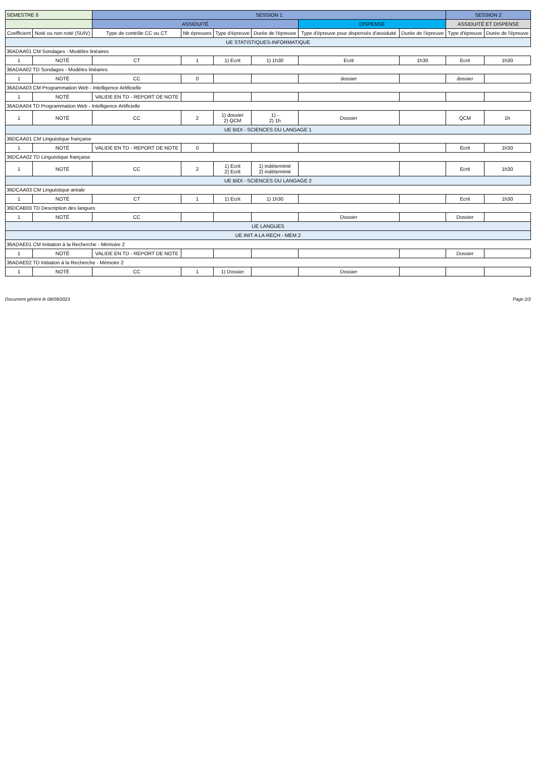| SEMESTRE 6 | | SESSION 1 | | | | | | SESSION 2 | |
| --- | --- | --- | --- | --- | --- | --- | --- | --- | --- |
| | | ASSIDUITÉ | | | | DISPENSE | | ASSIDUITÉ ET DISPENSE | |
| Coefficient | Noté ou non noté (SUIV) | Type de contrôle CC ou CT | Nb épreuves | Type d'épreuve | Durée de l'épreuve | Type d'épreuve pour dispensés d'assiduité | Durée de l'épreuve | Type d'épreuve | Durée de l'épreuve |
| UE STATISTIQUES-INFORMATIQUE | | | | | | | | | |
| 36ADAA01 CM Sondages - Modèles linéaires | | | | | | | | | |
| 1 | NOTÉ | CT | 1 | 1) Ecrit | 1) 1h30 | Ecrit | 1h30 | Ecrit | 1h30 |
| 36ADAA02 TD Sondages - Modèles linéaires | | | | | | | | | |
| 1 | NOTÉ | CC | 0 | | | dossier | | dossier | |
| 36ADAA03 CM Programmation Web - Intelligence Artificielle | | | | | | | | | |
| 1 | NOTÉ | VALIDE EN TD - REPORT DE NOTE | | | | | | | |
| 36ADAA04 TD Programmation Web - Intelligence Artificielle | | | | | | | | | |
| 1 | NOTÉ | CC | 2 | 1) dossier 2) QCM | 1) - 2) 1h | Dossier | | QCM | 1h |
| UE BIDI - SCIENCES DU LANGAGE 1 | | | | | | | | | |
| 36DCAA01 CM Linguistique française | | | | | | | | | |
| 1 | NOTÉ | VALIDE EN TD - REPORT DE NOTE | 0 | | | | | Ecrit | 1h30 |
| 36DCAA02 TD Linguistique française | | | | | | | | | |
| 1 | NOTÉ | CC | 2 | 1) Ecrit 2) Ecrit | 1) indéterminé 2) indéterminé | | | Ecrit | 1h30 |
| UE BIDI - SCIENCES DU LANGAGE 2 | | | | | | | | | |
| 36DCAA03 CM Linguistique aréale | | | | | | | | | |
| 1 | NOTÉ | CT | 1 | 1) Ecrit | 1) 1h30 | | | Ecrit | 1h30 |
| 36DCAB03 TD Description des langues | | | | | | | | | |
| 1 | NOTÉ | CC | | | | Dossier | | Dossier | |
| UE LANGUES | | | | | | | | | |
| UE INIT A LA RECH - MEM 2 | | | | | | | | | |
| 36ADAE01 CM Initiation à la Recherche - Mémoire 2 | | | | | | | | | |
| 1 | NOTÉ | VALIDE EN TD - REPORT DE NOTE | | | | | | Dossier | |
| 36ADAE02 TD Initiation à la Recherche - Mémoire 2 | | | | | | | | | |
| 1 | NOTÉ | CC | 1 | 1) Dossier | | Dossier | | | |
Document généré le 08/09/2023 Page 2/2